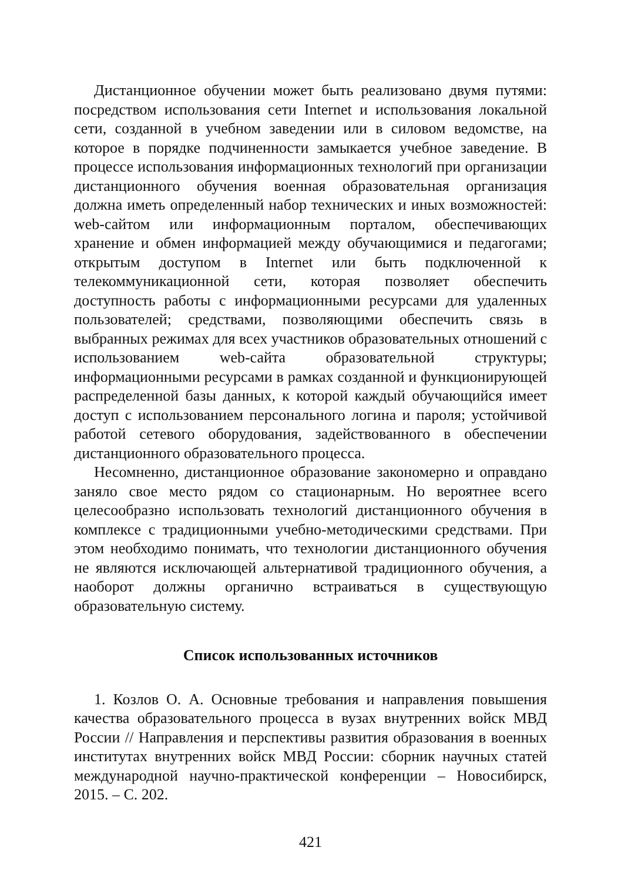Дистанционное обучении может быть реализовано двумя путями: посредством использования сети Internet и использования локальной сети, созданной в учебном заведении или в силовом ведомстве, на которое в порядке подчиненности замыкается учебное заведение. В процессе использования информационных технологий при организации дистанционного обучения военная образовательная организация должна иметь определенный набор технических и иных возможностей: web-сайтом или информационным порталом, обеспечивающих хранение и обмен информацией между обучающимися и педагогами; открытым доступом в Internet или быть подключенной к телекоммуникационной сети, которая позволяет обеспечить доступность работы с информационными ресурсами для удаленных пользователей; средствами, позволяющими обеспечить связь в выбранных режимах для всех участников образовательных отношений с использованием web-сайта образовательной структуры; информационными ресурсами в рамках созданной и функционирующей распределенной базы данных, к которой каждый обучающийся имеет доступ с использованием персонального логина и пароля; устойчивой работой сетевого оборудования, задействованного в обеспечении дистанционного образовательного процесса.
Несомненно, дистанционное образование закономерно и оправдано заняло свое место рядом со стационарным. Но вероятнее всего целесообразно использовать технологий дистанционного обучения в комплексе с традиционными учебно-методическими средствами. При этом необходимо понимать, что технологии дистанционного обучения не являются исключающей альтернативой традиционного обучения, а наоборот должны органично встраиваться в существующую образовательную систему.
Список использованных источников
1. Козлов О. А. Основные требования и направления повышения качества образовательного процесса в вузах внутренних войск МВД России // Направления и перспективы развития образования в военных институтах внутренних войск МВД России: сборник научных статей международной научно-практической конференции – Новосибирск, 2015. – С. 202.
421